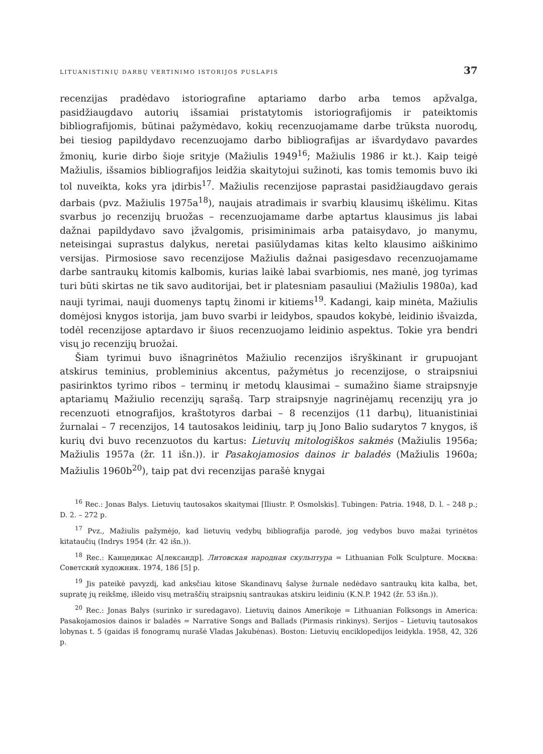LITUANISTINIŲ DARBŲ VERTINIMO ISTORIJOS PUSLAPIS 37
recenzijas pradėdavo istoriografine aptariamo darbo arba temos apžvalga, pasidžiaugdavo autorių išsamiai pristatytomis istoriografijomis ir pateiktomis bibliografijomis, būtinai pažymėdavo, kokių recenzuojamame darbe trūksta nuorodų, bei tiesiog papildydavo recenzuojamo darbo bibliografijas ar išvardydavo pavardes žmonių, kurie dirbo šioje srityje (Mažiulis 1949<sup>16</sup>; Mažiulis 1986 ir kt.). Kaip teigė Mažiulis, išsamios bibliografijos leidžia skaitytojui sužinoti, kas tomis temomis buvo iki tol nuveikta, koks yra įdirbis<sup>17</sup>. Mažiulis recenzijose paprastai pasidžiaugdavo gerais darbais (pvz. Mažiulis 1975a<sup>18</sup>), naujais atradimais ir svarbių klausimų iškėlimu. Kitas svarbus jo recenzijų bruožas – recenzuojamame darbe aptartus klausimus jis labai dažnai papildydavo savo įžvalgomis, prisiminimais arba pataisydavo, jo manymu, neteisingai suprastus dalykus, neretai pasiūlydamas kitas kelto klausimo aiškinimo versijas. Pirmosiose savo recenzijose Mažiulis dažnai pasigesdavo recenzuojamame darbe santraukų kitomis kalbomis, kurias laikė labai svarbiomis, nes manė, jog tyrimas turi būti skirtas ne tik savo auditorijai, bet ir platesniam pasauliui (Mažiulis 1980a), kad nauji tyrimai, nauji duomenys taptų žinomi ir kitiems<sup>19</sup>. Kadangi, kaip minėta, Mažiulis domėjosi knygos istorija, jam buvo svarbi ir leidybos, spaudos kokybė, leidinio išvaizda, todėl recenzijose aptardavo ir šiuos recenzuojamo leidinio aspektus. Tokie yra bendri visų jo recenzijų bruožai.
Šiam tyrimui buvo išnagrinėtos Mažiulio recenzijos išryškinant ir grupuojant atskirus teminius, probleminius akcentus, pažymėtus jo recenzijose, o straipsniui pasirinktos tyrimo ribos – terminų ir metodų klausimai – sumažino šiame straipsnyje aptariamų Mažiulio recenzijų sąrašą. Tarp straipsnyje nagrinėjamų recenzijų yra jo recenzuoti etnografijos, kraštotyros darbai – 8 recenzijos (11 darbų), lituanistiniai žurnalai – 7 recenzijos, 14 tautosakos leidinių, tarp jų Jono Balio sudarytos 7 knygos, iš kurių dvi buvo recenzuotos du kartus: Lietuvių mitologiškos sakmės (Mažiulis 1956a; Mažiulis 1957a (žr. 11 išn.)). ir Pasakojamosios dainos ir baladės (Mažiulis 1960a; Mažiulis 1960b<sup>20</sup>), taip pat dvi recenzijas parašė knygai
<sup>16</sup> Rec.: Jonas Balys. Lietuvių tautosakos skaitymai [Iliustr. P. Osmolskis]. Tubingen: Patria. 1948, D. l. – 248 p.; D. 2. – 272 p.
<sup>17</sup> Pvz., Mažiulis pažymėjo, kad lietuvių vedybų bibliografija parodė, jog vedybos buvo mažai tyrinėtos kitataučių (Indrys 1954 (žr. 42 išn.)).
<sup>18</sup> Rec.: Канцедикас А[лександр]. Литовская народная скульптура = Lithuanian Folk Sculpture. Москва: Советский художник. 1974, 186 [5] p.
<sup>19</sup> Jis pateikė pavyzdį, kad anksčiau kitose Skandinavų šalyse žurnale nedėdavo santraukų kita kalba, bet, supratę jų reikšmę, išleido visų metraščių straipsnių santraukas atskiru leidiniu (K.N.P. 1942 (žr. 53 išn.)).
<sup>20</sup> Rec.: Jonas Balys (surinko ir suredagavo). Lietuvių dainos Amerikoje = Lithuanian Folksongs in America: Pasakojamosios dainos ir baladės = Narrative Songs and Ballads (Pirmasis rinkinys). Serijos – Lietuvių tautosakos lobynas t. 5 (gaidas iš fonogramų nurašė Vladas Jakubėnas). Boston: Lietuvių enciklopedijos leidykla. 1958, 42, 326 p.